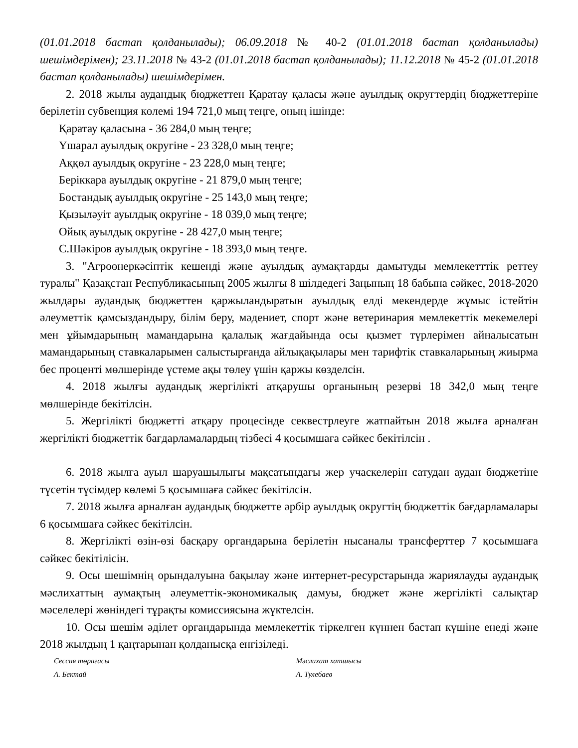(01.01.2018 бастап қолданылады); 06.09.2018 № 40-2 (01.01.2018 бастап қолданылады) шешімдерімен); 23.11.2018 № 43-2 (01.01.2018 бастап қолданылады); 11.12.2018 № 45-2 (01.01.2018 бастап қолданылады) шешімдерімен.
2. 2018 жылы аудандық бюджеттен Қаратау қаласы және ауылдық округтердің бюджеттеріне берілетін субвенция көлемі 194 721,0 мың теңге, оның ішінде:
Қаратау қаласына - 36 284,0 мың теңге;
Үшарал ауылдық округіне - 23 328,0 мың теңге;
Аққөл ауылдық округіне - 23 228,0 мың теңге;
Беріккара ауылдық округіне - 21 879,0 мың теңге;
Бостандық ауылдық округіне - 25 143,0 мың теңге;
Қызылəуіт ауылдық округіне - 18 039,0 мың теңге;
Ойық ауылдық округіне - 28 427,0 мың теңге;
С.Шәкіров ауылдық округіне - 18 393,0 мың теңге.
3. "Агроөнеркәсіптік кешенді және ауылдық аумақтарды дамытуды мемлекетттік реттеу туралы" Қазақстан Республикасының 2005 жылғы 8 шілдедегі Заңының 18 бабына сәйкес, 2018-2020 жылдары аудандық бюджеттен қаржыландыратын ауылдық елді мекендерде жұмыс істейтін әлеуметтік қамсыздандыру, білім беру, мәдениет, спорт және ветеринария мемлекеттік мекемелері мен ұйымдарының мамандарына қалалық жағдайында осы қызмет түрлерімен айналысатын мамандарының ставкаларымен салыстырғанда айлықақылары мен тарифтік ставкаларының жиырма бес проценті мөлшерінде үстеме ақы төлеу үшін қаржы көзделсін.
4. 2018 жылғы аудандық жергілікті атқарушы органының резерві 18 342,0 мың теңге мөлшерінде бекітілсін.
5. Жергілікті бюджетті атқару процесінде секвестрлеуге жатпайтын 2018 жылға арналған жергілікті бюджеттік бағдарламалардың тізбесі 4 қосымшаға сәйкес бекітілсін .
6. 2018 жылға ауыл шаруашылығы мақсатындағы жер учаскелерін сатудан аудан бюджетіне түсетін түсімдер көлемі 5 қосымшаға сәйкес бекітілсін.
7. 2018 жылға арналған аудандық бюджетте әрбір ауылдық округтің бюджеттік бағдарламалары 6 қосымшаға сәйкес бекітілсін.
8. Жергілікті өзін-өзі басқару органдарына берілетін нысаналы трансферттер 7 қосымшаға сәйкес бекітілісін.
9. Осы шешімнің орындалуына бақылау және интернет-ресурстарында жариялауды аудандық мәслихаттың аумақтың әлеуметтік-экономикалық дамуы, бюджет және жергілікті салықтар мәселелері жөніндегі тұрақты комиссиясына жүктелсін.
10. Осы шешім әділет органдарында мемлекеттік тіркелген күннен бастап күшіне енеді және 2018 жылдың 1 қаңтарынан қолданысқа енгізіледі.
Сессия төрағасы
А. Бектай
Мәслихат хатшысы
А. Тулебаев